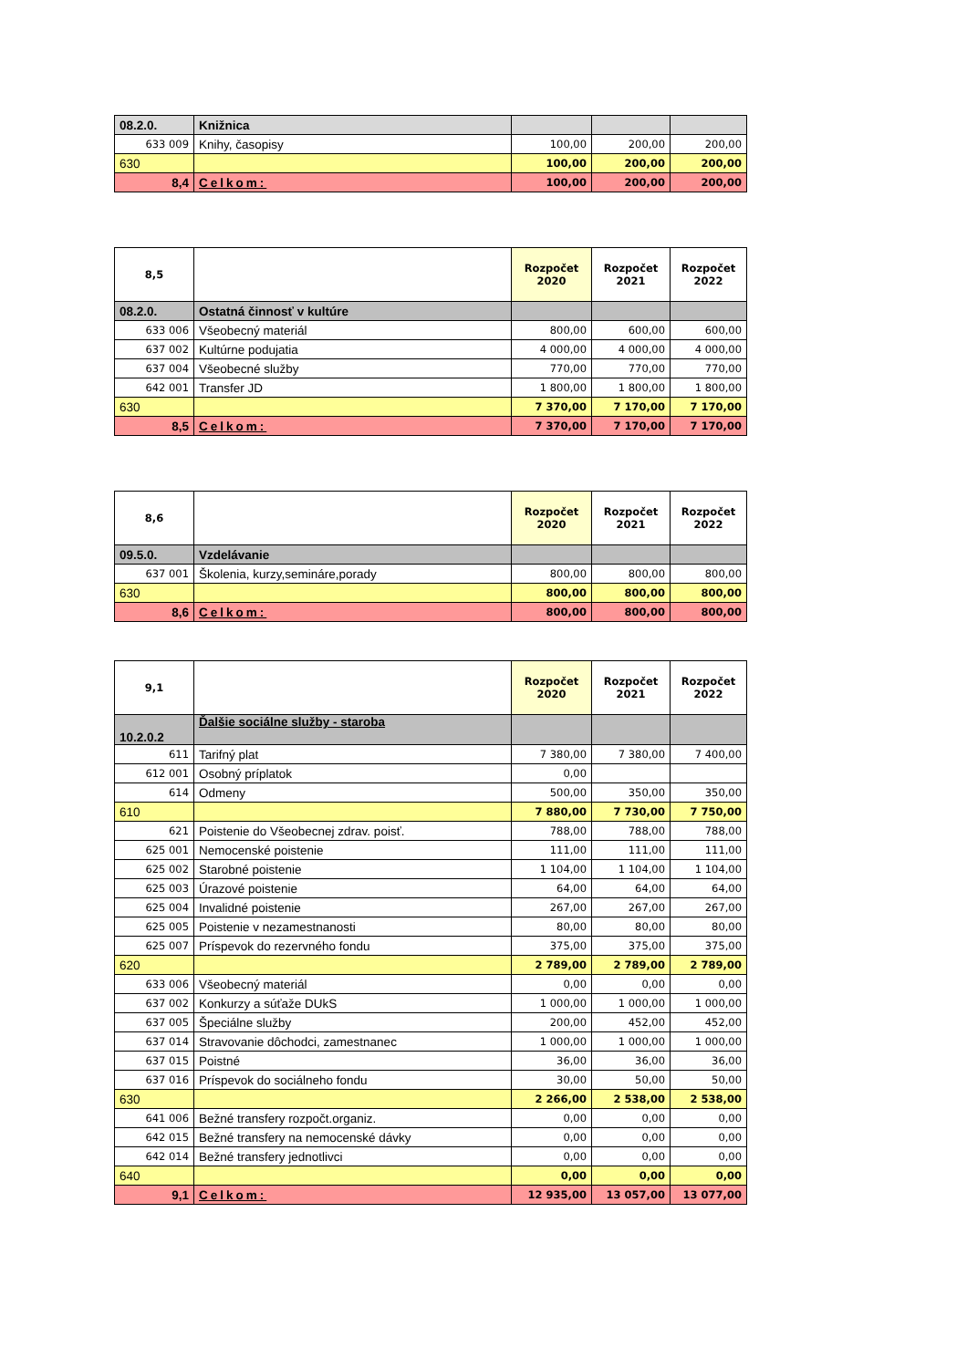| 08.2.0. | Knižnica | | | |
| 633 009 | Knihy, časopisy | 100,00 | 200,00 | 200,00 |
| 630 | | 100,00 | 200,00 | 200,00 |
| 8,4 | Celkom: | 100,00 | 200,00 | 200,00 |
| 8,5 | | Rozpočet 2020 | Rozpočet 2021 | Rozpočet 2022 |
| 08.2.0. | Ostatná činnosť v kultúre | | | |
| 633 006 | Všeobecný materiál | 800,00 | 600,00 | 600,00 |
| 637 002 | Kultúrne podujatia | 4 000,00 | 4 000,00 | 4 000,00 |
| 637 004 | Všeobecné služby | 770,00 | 770,00 | 770,00 |
| 642 001 | Transfer JD | 1 800,00 | 1 800,00 | 1 800,00 |
| 630 | | 7 370,00 | 7 170,00 | 7 170,00 |
| 8,5 | Celkom: | 7 370,00 | 7 170,00 | 7 170,00 |
| 8,6 | | Rozpočet 2020 | Rozpočet 2021 | Rozpočet 2022 |
| 09.5.0. | Vzdelávanie | | | |
| 637 001 | Školenia, kurzy,semináre,porady | 800,00 | 800,00 | 800,00 |
| 630 | | 800,00 | 800,00 | 800,00 |
| 8,6 | Celkom: | 800,00 | 800,00 | 800,00 |
| 9,1 | | Rozpočet 2020 | Rozpočet 2021 | Rozpočet 2022 |
| 10.2.0.2 | Ďalšie sociálne služby - staroba | | | |
| 611 | Tarifný plat | 7 380,00 | 7 380,00 | 7 400,00 |
| 612 001 | Osobný príplatok | 0,00 | | |
| 614 | Odmeny | 500,00 | 350,00 | 350,00 |
| 610 | | 7 880,00 | 7 730,00 | 7 750,00 |
| 621 | Poistenie do Všeobecnej zdrav. poisť. | 788,00 | 788,00 | 788,00 |
| 625 001 | Nemocenské poistenie | 111,00 | 111,00 | 111,00 |
| 625 002 | Starobné poistenie | 1 104,00 | 1 104,00 | 1 104,00 |
| 625 003 | Úrazové poistenie | 64,00 | 64,00 | 64,00 |
| 625 004 | Invalidné poistenie | 267,00 | 267,00 | 267,00 |
| 625 005 | Poistenie v nezamestnanosti | 80,00 | 80,00 | 80,00 |
| 625 007 | Príspevok do rezervného fondu | 375,00 | 375,00 | 375,00 |
| 620 | | 2 789,00 | 2 789,00 | 2 789,00 |
| 633 006 | Všeobecný materiál | 0,00 | 0,00 | 0,00 |
| 637 002 | Konkurzy a súťaže DUkS | 1 000,00 | 1 000,00 | 1 000,00 |
| 637 005 | Špeciálne služby | 200,00 | 452,00 | 452,00 |
| 637 014 | Stravovanie dôchodci, zamestnanec | 1 000,00 | 1 000,00 | 1 000,00 |
| 637 015 | Poistné | 36,00 | 36,00 | 36,00 |
| 637 016 | Príspevok do sociálneho fondu | 30,00 | 50,00 | 50,00 |
| 630 | | 2 266,00 | 2 538,00 | 2 538,00 |
| 641 006 | Bežné transfery rozpočt.organiz. | 0,00 | 0,00 | 0,00 |
| 642 015 | Bežné transfery na nemocenské dávky | 0,00 | 0,00 | 0,00 |
| 642 014 | Bežné transfery jednotlivci | 0,00 | 0,00 | 0,00 |
| 640 | | 0,00 | 0,00 | 0,00 |
| 9,1 | Celkom: | 12 935,00 | 13 057,00 | 13 077,00 |